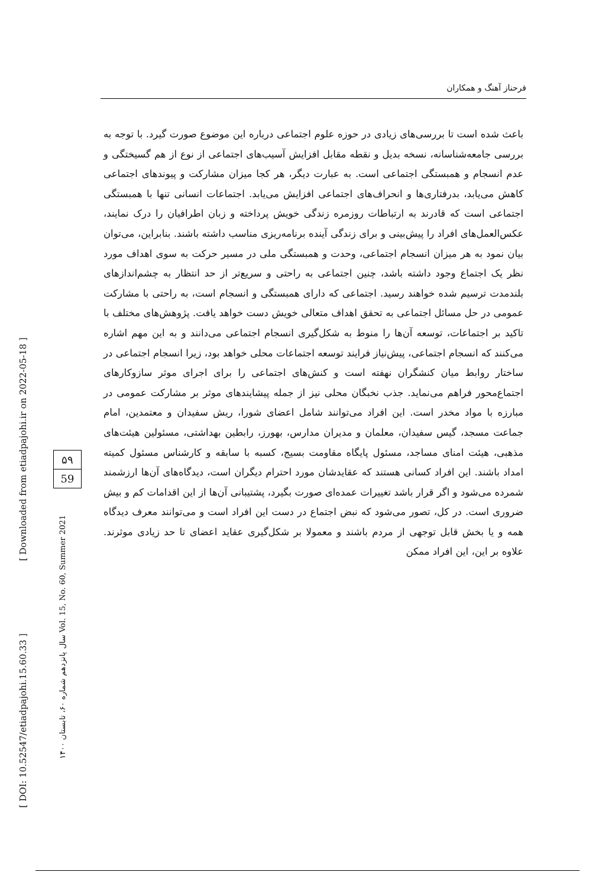فرحناز آهنگ و همکاران
باعث شده است تا بررسی‌های زیادی در حوزه علوم اجتماعی درباره این موضوع صورت گیرد. با توجه به بررسی جامعه‌شناسانه، نسخه بدیل و نقطه مقابل افزایش آسیب‌های اجتماعی از نوع از هم گسیختگی و عدم انسجام و همبستگی اجتماعی است. به عبارت دیگر، هر کجا میزان مشارکت و پیوندهای اجتماعی کاهش می‌یابد، بدرفتاری‌ها و انحراف‌های اجتماعی افزایش می‌یابد. اجتماعات انسانی تنها با همبستگی اجتماعی است که قادرند به ارتباطات روزمره زندگی خویش پرداخته و زبان اطرافیان را درک نمایند، عکس‌العمل‌های افراد را پیش‌بینی و برای زندگی آینده برنامه‌ریزی مناسب داشته باشند. بنابراین، می‌توان بیان نمود به هر میزان انسجام اجتماعی، وحدت و همبستگی ملی در مسیر حرکت به سوی اهداف مورد نظر یک اجتماع وجود داشته باشد، چنین اجتماعی به راحتی و سریع‌تر از حد انتظار به چشم‌اندازهای بلندمدت ترسیم شده خواهند رسید. اجتماعی که دارای همبستگی و انسجام است، به راحتی با مشارکت عمومی در حل مسائل اجتماعی به تحقق اهداف متعالی خویش دست خواهد یافت. پژوهش‌های مختلف با تاکید بر اجتماعات، توسعه آن‌ها را منوط به شکل‌گیری انسجام اجتماعی می‌دانند و به این مهم اشاره می‌کنند که انسجام اجتماعی، پیش‌نیاز فرایند توسعه اجتماعات محلی خواهد بود، زیرا انسجام اجتماعی در ساختار روابط میان کنشگران نهفته است و کنش‌های اجتماعی را برای اجرای موثر سازوکارهای اجتماع‌محور فراهم می‌نماید. جذب نخبگان محلی نیز از جمله پیشایندهای موثر بر مشارکت عمومی در مبارزه با مواد مخدر است. این افراد می‌توانند شامل اعضای شورا، ریش سفیدان و معتمدین، امام جماعت مسجد، گیس سفیدان، معلمان و مدیران مدارس، بهورز، رابطین بهداشتی، مسئولین هیئت‌های مذهبی، هیئت امنای مساجد، مسئول پایگاه مقاومت بسیج، کسبه با سابقه و کارشناس مسئول کمیته امداد باشند. این افراد کسانی هستند که عقایدشان مورد احترام دیگران است، دیدگاه‌های آن‌ها ارزشمند شمرده می‌شود و اگر قرار باشد تغییرات عمده‌ای صورت بگیرد، پشتیبانی آن‌ها از این اقدامات کم و بیش ضروری است. در کل، تصور می‌شود که نبض اجتماع در دست این افراد است و می‌توانند معرف دیدگاه همه و یا بخش قابل توجهی از مردم باشند و معمولا بر شکل‌گیری عقاید اعضای تا حد زیادی موثرند. علاوه بر این، این افراد ممکن
[ Downloaded from etiadpajohi.ir on 2022-05-18 ]
[ DOI: 10.52547/etiadpajohi.15.60.33 ]
۵۹
59
سال پانزدهم شماره ۶۰، تابستان ۱۴۰۰ Vol. 15, No. 60, Summer 2021